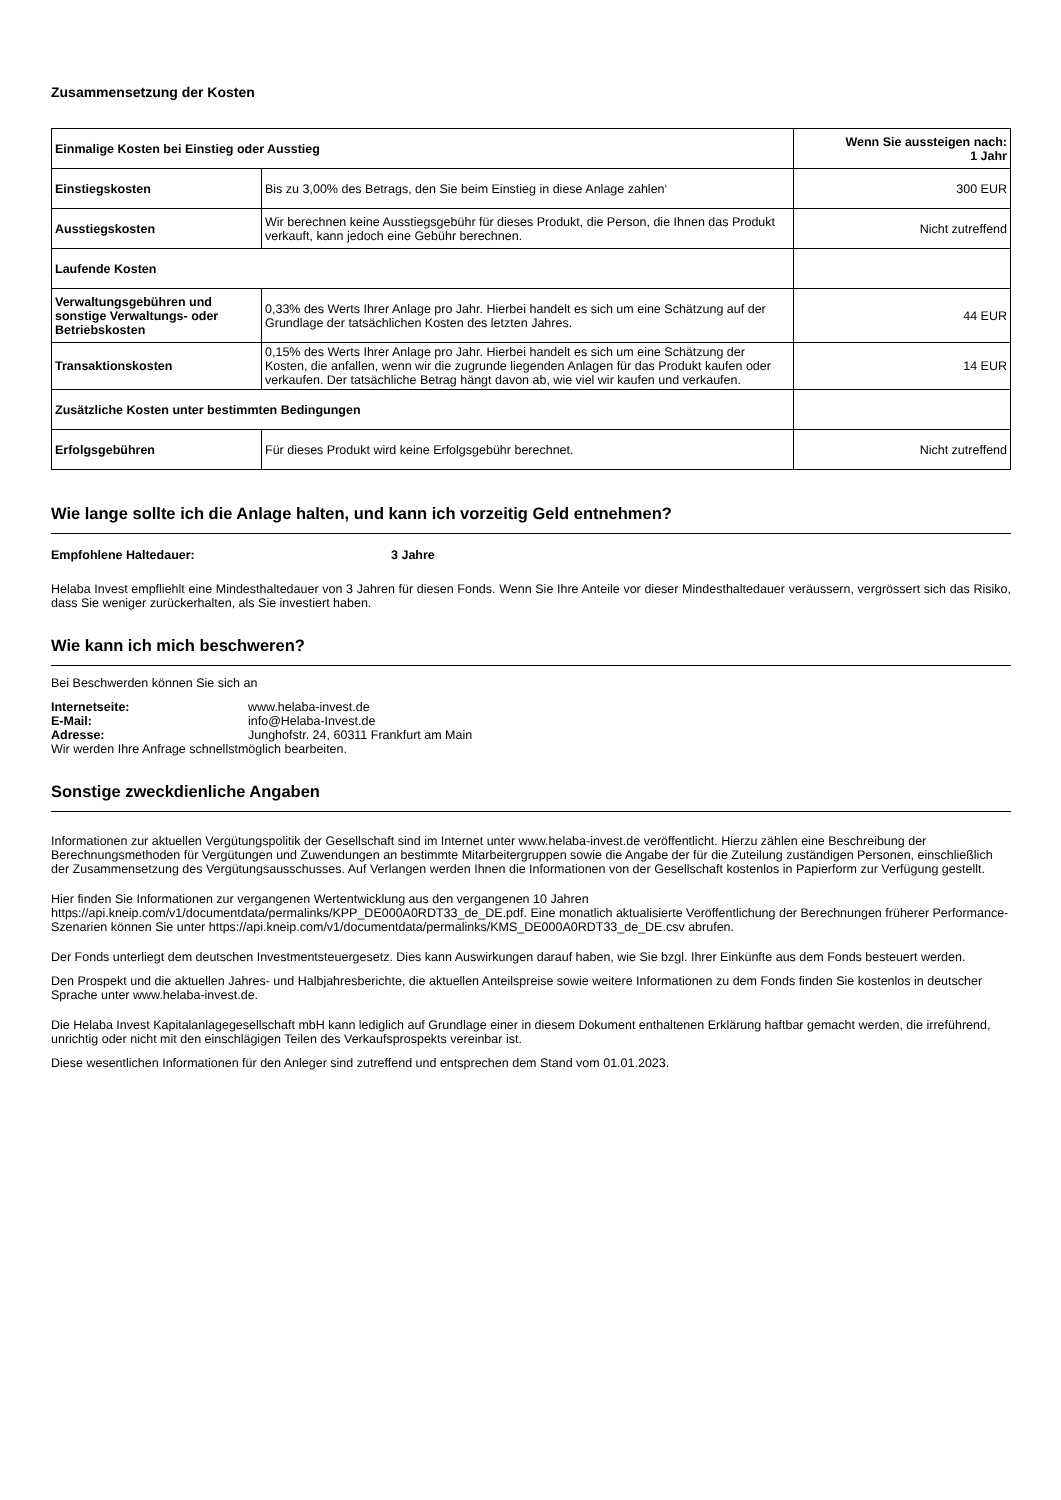Zusammensetzung der Kosten
| Einmalige Kosten bei Einstieg oder Ausstieg | | Wenn Sie aussteigen nach: 1 Jahr |
| --- | --- | --- |
| Einstiegskosten | Bis zu 3,00% des Betrags, den Sie beim Einstieg in diese Anlage zahlen‘ | 300 EUR |
| Ausstiegskosten | Wir berechnen keine Ausstiegsgebühr für dieses Produkt, die Person, die Ihnen das Produkt verkauft, kann jedoch eine Gebühr berechnen. | Nicht zutreffend |
| Laufende Kosten | | |
| Verwaltungsgebühren und sonstige Verwaltungs- oder Betriebskosten | 0,33% des Werts Ihrer Anlage pro Jahr. Hierbei handelt es sich um eine Schätzung auf der Grundlage der tatsächlichen Kosten des letzten Jahres. | 44 EUR |
| Transaktionskosten | 0,15% des Werts Ihrer Anlage pro Jahr. Hierbei handelt es sich um eine Schätzung der Kosten, die anfallen, wenn wir die zugrunde liegenden Anlagen für das Produkt kaufen oder verkaufen. Der tatsächliche Betrag hängt davon ab, wie viel wir kaufen und verkaufen. | 14 EUR |
| Zusätzliche Kosten unter bestimmten Bedingungen | | |
| Erfolgsgebühren | Für dieses Produkt wird keine Erfolgsgebühr berechnet. | Nicht zutreffend |
Wie lange sollte ich die Anlage halten, und kann ich vorzeitig Geld entnehmen?
Empfohlene Haltedauer: 3 Jahre
Helaba Invest empfliehlt eine Mindesthaltedauer von 3 Jahren für diesen Fonds. Wenn Sie Ihre Anteile vor dieser Mindesthaltedauer veräussern, vergrössert sich das Risiko, dass Sie weniger zurückerhalten, als Sie investiert haben.
Wie kann ich mich beschweren?
Bei Beschwerden können Sie sich an
Internetseite: www.helaba-invest.de E-Mail: info@Helaba-Invest.de Adresse: Junghofstr. 24, 60311 Frankfurt am Main
Wir werden Ihre Anfrage schnellstmöglich bearbeiten.
Sonstige zweckdienliche Angaben
Informationen zur aktuellen Vergütungspolitik der Gesellschaft sind im Internet unter www.helaba-invest.de veröffentlicht. Hierzu zählen eine Beschreibung der Berechnungsmethoden für Vergütungen und Zuwendungen an bestimmte Mitarbeitergruppen sowie die Angabe der für die Zuteilung zuständigen Personen, einschließlich der Zusammensetzung des Vergütungsausschusses. Auf Verlangen werden Ihnen die Informationen von der Gesellschaft kostenlos in Papierform zur Verfügung gestellt.
Hier finden Sie Informationen zur vergangenen Wertentwicklung aus den vergangenen 10 Jahren https://api.kneip.com/v1/documentdata/permalinks/KPP_DE000A0RDT33_de_DE.pdf. Eine monatlich aktualisierte Veröffentlichung der Berechnungen früherer Performance-Szenarien können Sie unter https://api.kneip.com/v1/documentdata/permalinks/KMS_DE000A0RDT33_de_DE.csv abrufen.
Der Fonds unterliegt dem deutschen Investmentsteuergesetz. Dies kann Auswirkungen darauf haben, wie Sie bzgl. Ihrer Einkünfte aus dem Fonds besteuert werden.
Den Prospekt und die aktuellen Jahres- und Halbjahresberichte, die aktuellen Anteilspreise sowie weitere Informationen zu dem Fonds finden Sie kostenlos in deutscher Sprache unter www.helaba-invest.de.
Die Helaba Invest Kapitalanlagegesellschaft mbH kann lediglich auf Grundlage einer in diesem Dokument enthaltenen Erklärung haftbar gemacht werden, die irreführend, unrichtig oder nicht mit den einschlägigen Teilen des Verkaufsprospekts vereinbar ist.
Diese wesentlichen Informationen für den Anleger sind zutreffend und entsprechen dem Stand vom 01.01.2023.